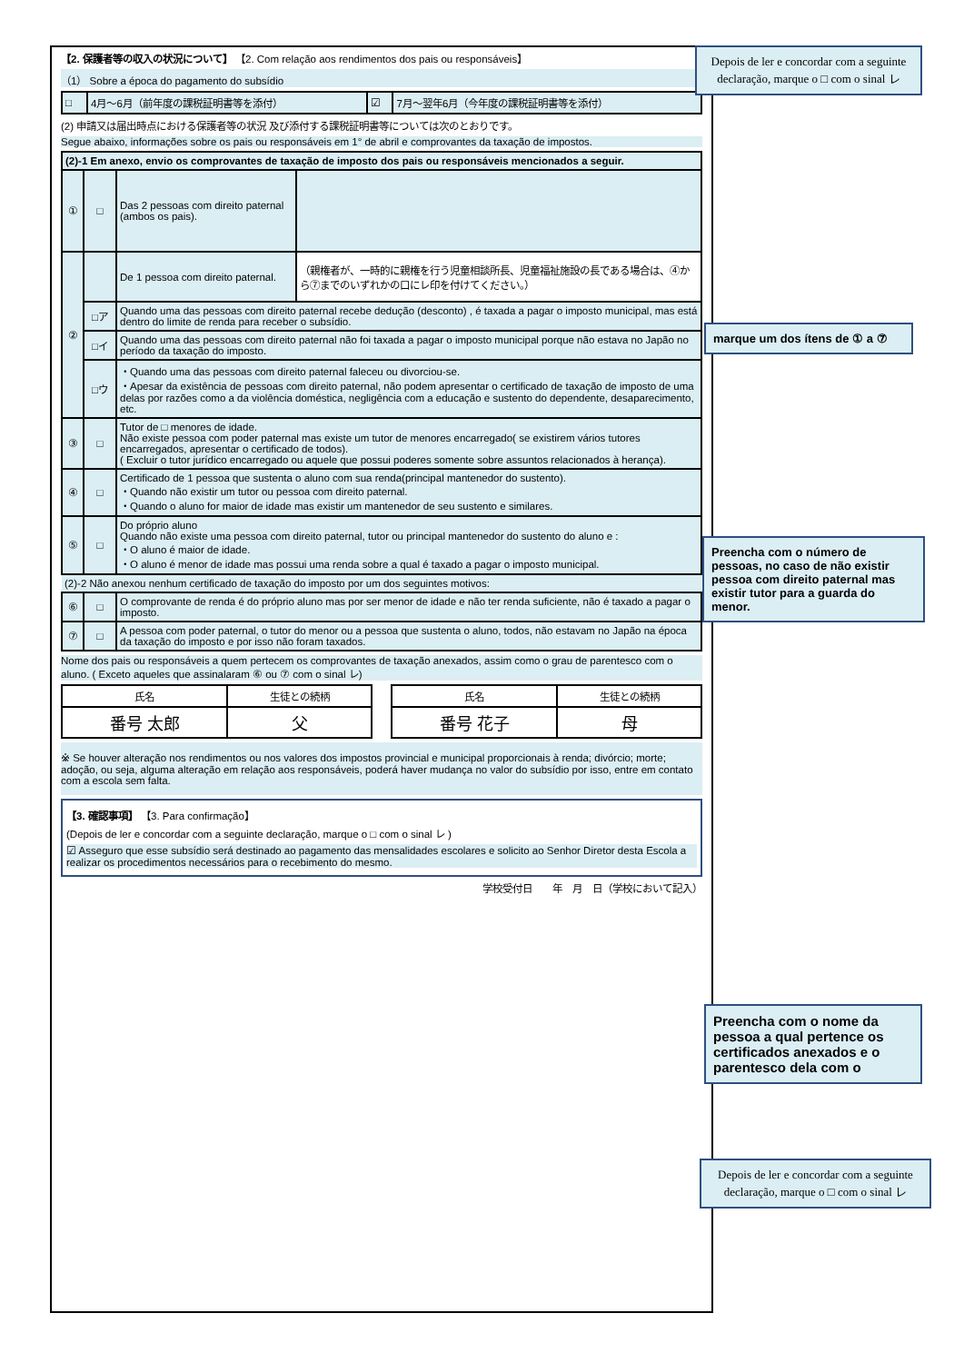【2. 保護者等の収入の状況について】 【2. Com relação aos rendimentos dos pais ou responsáveis】
（1） Sobre a época do pagamento do subsídio
| □ | 4月～6月（前年度の課税証明書等を添付） | ☑ | 7月～翌年6月（今年度の課税証明書等を添付） |
(2) 申請又は届出時点における保護者等の状況 及び添付する課税証明書等については次のとおりです。
Segue abaixo, informações sobre os pais ou responsáveis em 1° de abril e comprovantes da taxação de impostos.
| (2)-1 Em anexo, envio os comprovantes de taxação de imposto dos pais ou responsáveis mencionados a seguir. | | | |
| ① | □ | Das 2 pessoas com direito paternal (ambos os pais). | |
| ② | | De 1 pessoa com direito paternal. | （親権者が、一時的に親権を行う児童相談所長、児童福祉施設の長である場合は、④から⑦までのいずれかの口にレ印を付けてください。） |
| | □ア | Quando uma das pessoas com direito paternal recebe dedução (desconto) , é taxada a pagar o imposto municipal, mas está dentro do limite de renda para receber o subsídio. | |
| | □イ | Quando uma das pessoas com direito paternal não foi taxada a pagar o imposto municipal porque não estava no Japão no período da taxação do imposto. | |
| | □ウ | ・Quando uma das pessoas com direito paternal faleceu ou divorciou-se. ・Apesar da existência de pessoas com direito paternal, não podem apresentar o certificado de taxação de imposto de uma delas por razões como a da violência doméstica, negligência com a educação e sustento do dependente, desaparecimento, etc. | |
| ③ | □ | Tutor de □ menores de idade. Não existe pessoa com poder paternal mas existe um tutor de menores encarregado( se existirem vários tutores encarregados, apresentar o certificado de todos). ( Excluir o tutor jurídico encarregado ou aquele que possui poderes somente sobre assuntos relacionados à herança). | |
| ④ | □ | Certificado de 1 pessoa que sustenta o aluno com sua renda(principal mantenedor do sustento). ・Quando não existir um tutor ou pessoa com direito paternal. ・Quando o aluno for maior de idade mas existir um mantenedor de seu sustento e similares. | |
| ⑤ | □ | Do próprio aluno Quando não existe uma pessoa com direito paternal, tutor ou principal mantenedor do sustento do aluno e : ・O aluno é maior de idade. ・O aluno é menor de idade mas possui uma renda sobre a qual é taxado a pagar o imposto municipal. | |
| (2)-2 Não anexou nenhum certificado de taxação do imposto por um dos seguintes motivos: | | | |
| ⑥ | □ | O comprovante de renda é do próprio aluno mas por ser menor de idade e não ter renda suficiente, não é taxado a pagar o imposto. | |
| ⑦ | □ | A pessoa com poder paternal, o tutor do menor ou a pessoa que sustenta o aluno, todos, não estavam no Japão na época da taxação do imposto e por isso não foram taxados. | |
Nome dos pais ou responsáveis a quem pertecem os comprovantes de taxação anexados, assim como o grau de parentesco com o aluno. ( Exceto aqueles que assinalaram ⑥ ou ⑦ com o sinal レ)
| 氏名 | 生徒との続柄 |
| 番号 太郎 | 父 |
| 氏名 | 生徒との続柄 |
| 番号 花子 | 母 |
※ Se houver alteração nos rendimentos ou nos valores dos impostos provincial e municipal proporcionais à renda; divórcio; morte; adoção, ou seja, alguma alteração em relação aos responsáveis, poderá haver mudança no valor do subsídio por isso, entre em contato com a escola sem falta.
【3. 確認事項】 【3. Para confirmação】
(Depois de ler e concordar com a seguinte declaração, marque o □ com o sinal レ )
☑ Asseguro que esse subsídio será destinado ao pagamento das mensalidades escolares e solicito ao Senhor Diretor desta Escola a realizar os procedimentos necessários para o recebimento do mesmo.
学校受付日　　年　月　日（学校において記入）
Depois de ler e concordar com a seguinte declaração, marque o □ com o sinal レ
marque um dos ítens de ① a ⑦
Preencha com o número de pessoas, no caso de não existir pessoa com direito paternal mas existir tutor para a guarda do menor.
Preencha com o nome da pessoa a qual pertence os certificados anexados e o parentesco dela com o
Depois de ler e concordar com a seguinte declaração, marque o □ com o sinal レ